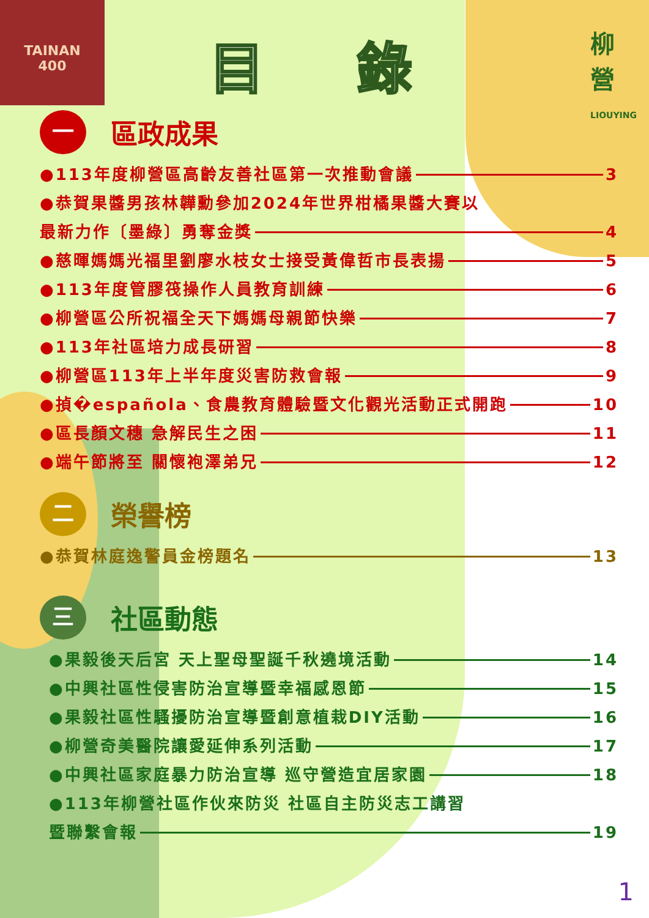TAINAN
400
柳
營
LIOUYING
目 錄
一區政成果
●113年度柳營區高齡友善社區第一次推動會議 3
●恭賀果醬男孩林韡勳參加2024年世界柑橘果醬大賽以
最新力作〔墨綠〕勇奪金獎 4
●慈暉媽媽光福里劉廖水枝女士接受黃偉哲市長表揚 5
●113年度管膠筏操作人員教育訓練 6
●柳營區公所祝福全天下媽媽母親節快樂 7
●113年社區培力成長研習 8
●柳營區113年上半年度災害防救會報 9
●揁�española、食農教育體驗暨文化觀光活動正式開跑 10
●區長顏文穗 急解民生之困 11
●端午節將至 關懷袍澤弟兄 12
二榮譽榜
●恭賀林庭逸警員金榜題名 13
三社區動態
●果毅後天后宮 天上聖母聖誕千秋遶境活動 14
●中興社區性侵害防治宣導暨幸福感恩節 15
●果毅社區性騷擾防治宣導暨創意植栽DIY活動 16
●柳營奇美醫院讓愛延伸系列活動 17
●中興社區家庭暴力防治宣導 巡守營造宜居家園 18
●113年柳營社區作伙來防災 社區自主防災志工講習
暨聯繫會報 19
1